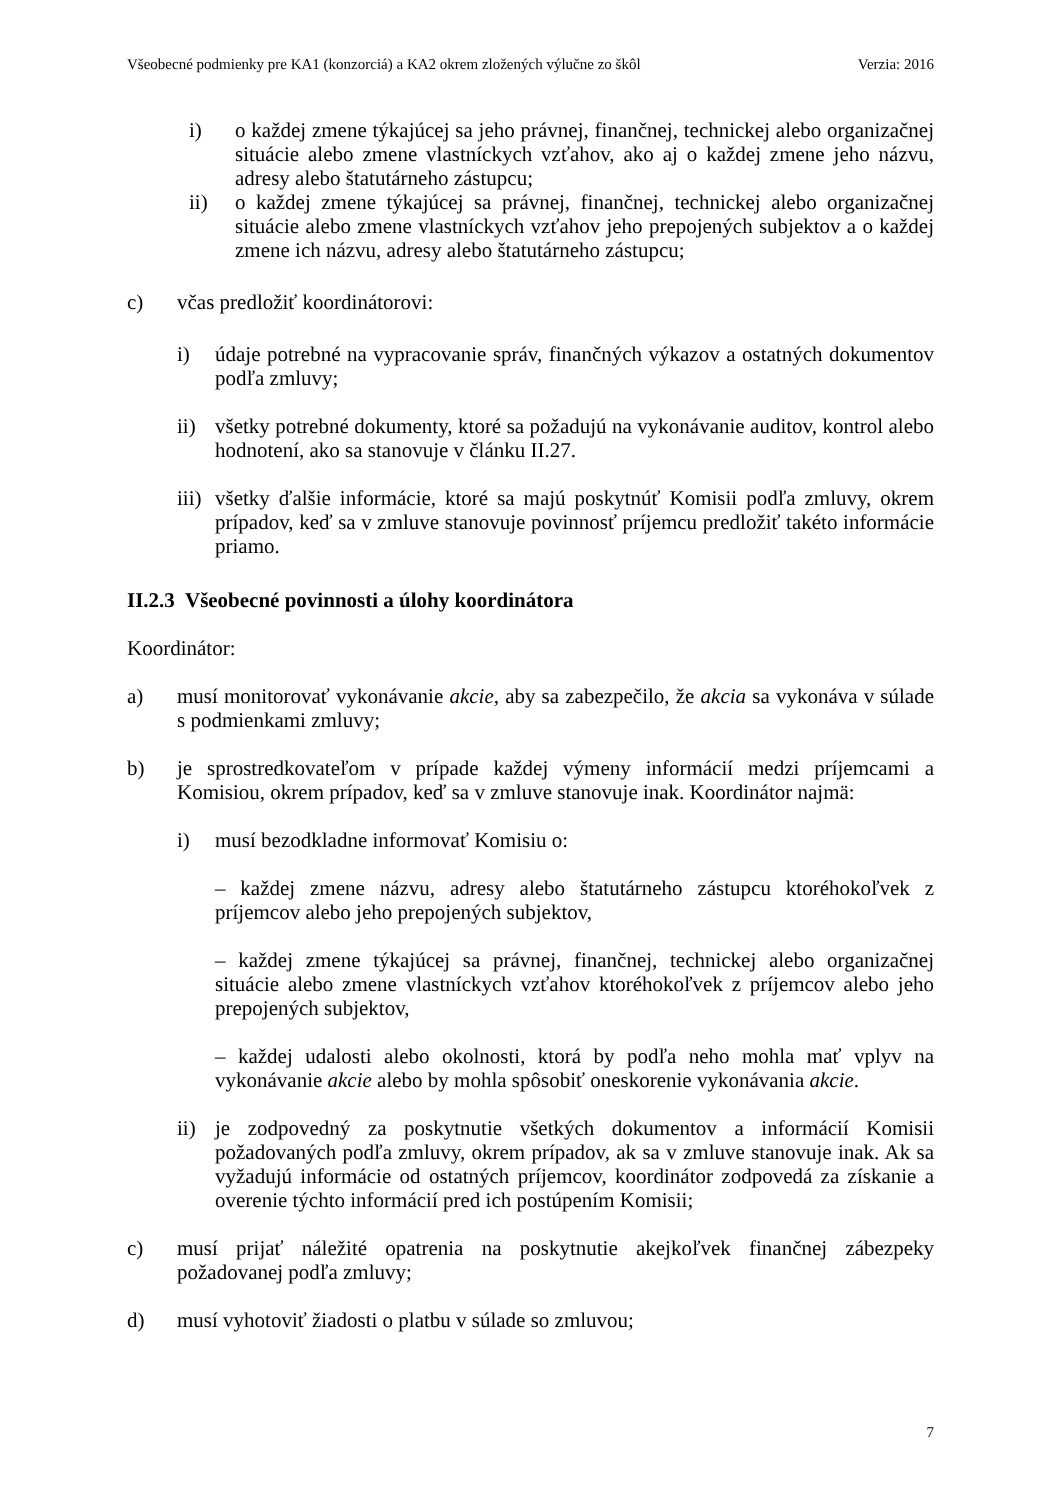Všeobecné podmienky pre KA1 (konzorciá) a KA2 okrem zložených výlučne zo škôl Verzia: 2016
i) o každej zmene týkajúcej sa jeho právnej, finančnej, technickej alebo organizačnej situácie alebo zmene vlastníckych vzťahov, ako aj o každej zmene jeho názvu, adresy alebo štatutárneho zástupcu;
ii) o každej zmene týkajúcej sa právnej, finančnej, technickej alebo organizačnej situácie alebo zmene vlastníckych vzťahov jeho prepojených subjektov a o každej zmene ich názvu, adresy alebo štatutárneho zástupcu;
c) včas predložiť koordinátorovi:
i) údaje potrebné na vypracovanie správ, finančných výkazov a ostatných dokumentov podľa zmluvy;
ii) všetky potrebné dokumenty, ktoré sa požadujú na vykonávanie auditov, kontrol alebo hodnotení, ako sa stanovuje v článku II.27.
iii) všetky ďalšie informácie, ktoré sa majú poskytnúť Komisii podľa zmluvy, okrem prípadov, keď sa v zmluve stanovuje povinnosť príjemcu predložiť takéto informácie priamo.
II.2.3 Všeobecné povinnosti a úlohy koordinátora
Koordinátor:
a) musí monitorovať vykonávanie akcie, aby sa zabezpečilo, že akcia sa vykonáva v súlade s podmienkami zmluvy;
b) je sprostredkovateľom v prípade každej výmeny informácií medzi príjemcami a Komisiou, okrem prípadov, keď sa v zmluve stanovuje inak. Koordinátor najmä:
i) musí bezodkladne informovať Komisiu o:
– každej zmene názvu, adresy alebo štatutárneho zástupcu ktoréhokoľvek z príjemcov alebo jeho prepojených subjektov,
– každej zmene týkajúcej sa právnej, finančnej, technickej alebo organizačnej situácie alebo zmene vlastníckych vzťahov ktoréhokoľvek z príjemcov alebo jeho prepojených subjektov,
– každej udalosti alebo okolnosti, ktorá by podľa neho mohla mať vplyv na vykonávanie akcie alebo by mohla spôsobiť oneskorenie vykonávania akcie.
ii) je zodpovedný za poskytnutie všetkých dokumentov a informácií Komisii požadovaných podľa zmluvy, okrem prípadov, ak sa v zmluve stanovuje inak. Ak sa vyžadujú informácie od ostatných príjemcov, koordinátor zodpovedá za získanie a overenie týchto informácií pred ich postúpením Komisii;
c) musí prijať náležité opatrenia na poskytnutie akejkoľvek finančnej zábezpeky požadovanej podľa zmluvy;
d) musí vyhotoviť žiadosti o platbu v súlade so zmluvou;
7